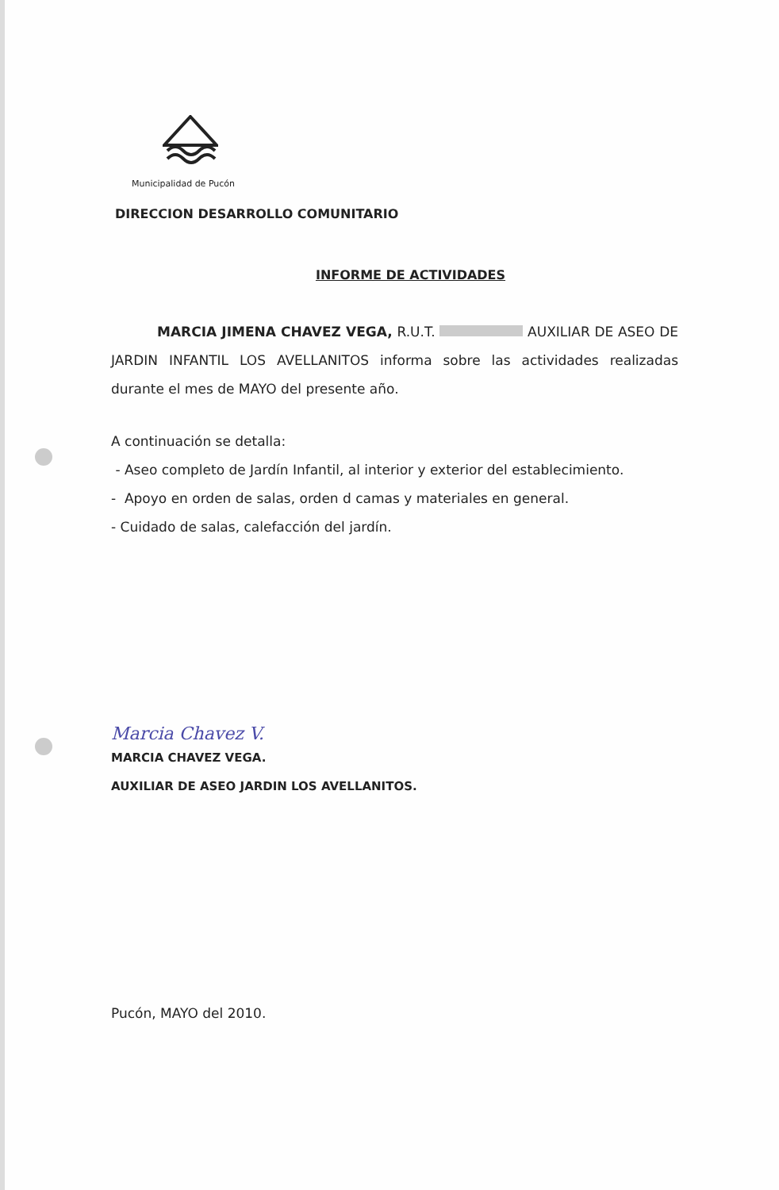Municipalidad de Pucón
DIRECCION DESARROLLO COMUNITARIO
INFORME DE ACTIVIDADES
MARCIA JIMENA CHAVEZ VEGA, R.U.T. AUXILIAR DE ASEO DE JARDIN INFANTIL LOS AVELLANITOS informa sobre las actividades realizadas durante el mes de MAYO del presente año.
A continuación se detalla:
- Aseo completo de Jardín Infantil, al interior y exterior del establecimiento.
- Apoyo en orden de salas, orden d camas y materiales en general.
- Cuidado de salas, calefacción del jardín.
Marcia Chavez V.
MARCIA CHAVEZ VEGA.
AUXILIAR DE ASEO JARDIN LOS AVELLANITOS.
Pucón, MAYO del 2010.